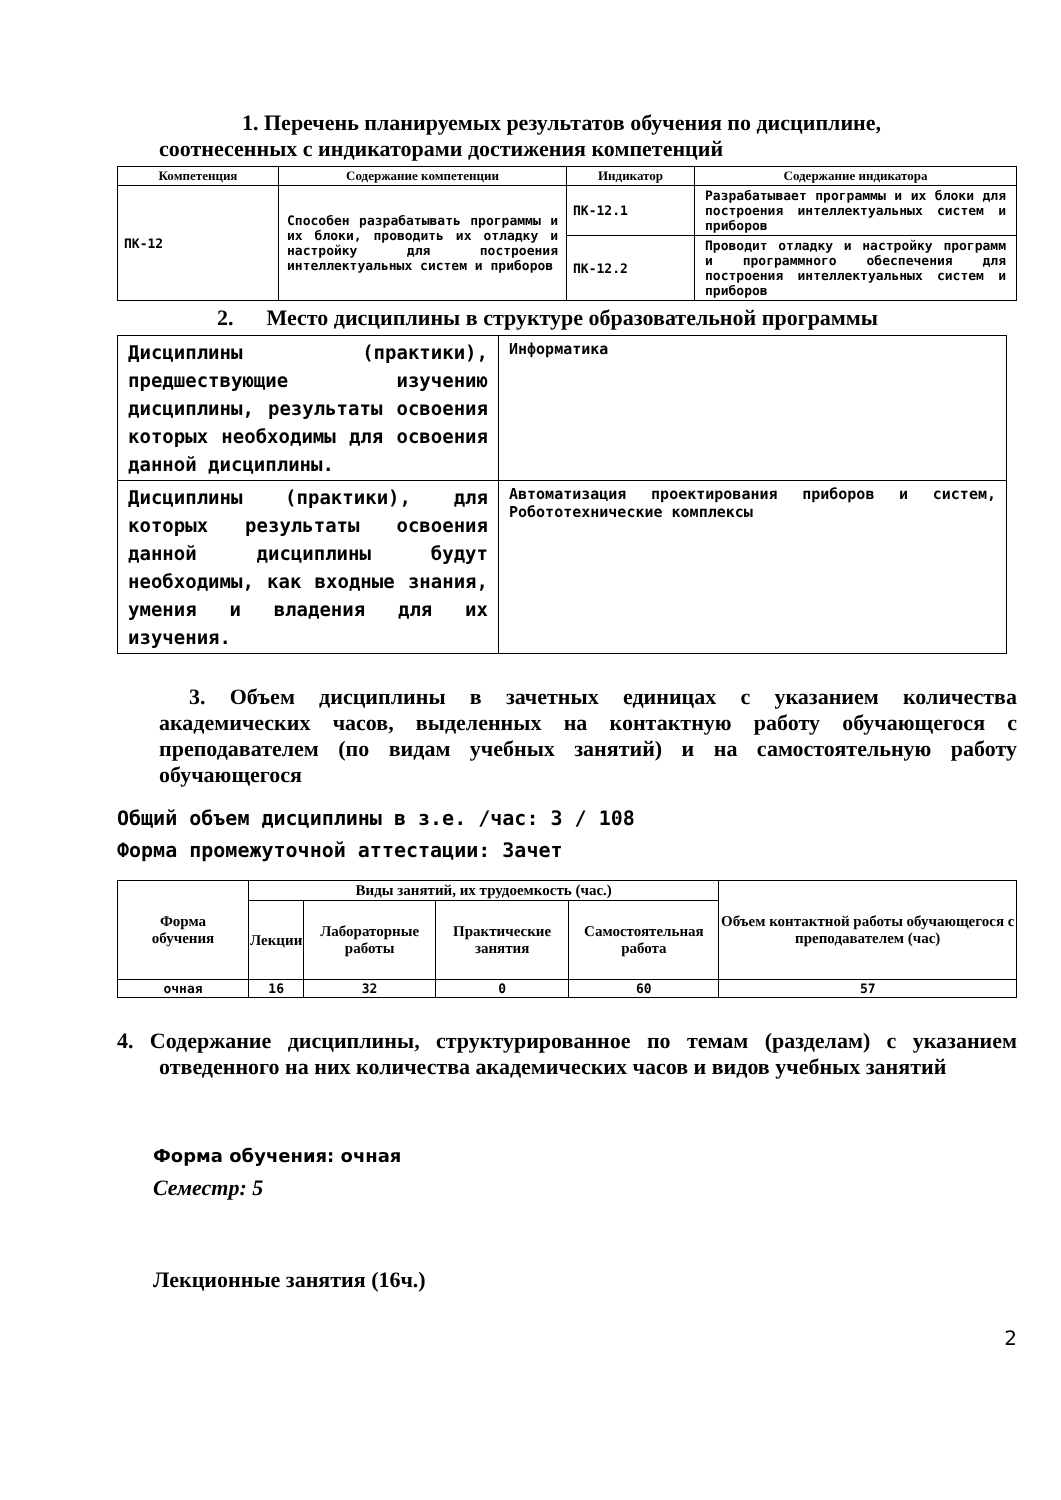1. Перечень планируемых результатов обучения по дисциплине,
соотнесенных с индикаторами достижения компетенций
| Компетенция | Содержание компетенции | Индикатор | Содержание индикатора |
| --- | --- | --- | --- |
| ПК-12 | Способен разрабатывать программы и их блоки, проводить их отладку и настройку для построения интеллектуальных систем и приборов | ПК-12.1 | Разрабатывает программы и их блоки для построения интеллектуальных систем и приборов |
| | | ПК-12.2 | Проводит отладку и настройку программ и программного обеспечения для построения интеллектуальных систем и приборов |
2. Место дисциплины в структуре образовательной программы
| Дисциплины (практики), предшествующие изучению дисциплины, результаты освоения которых необходимы для освоения данной дисциплины. | Информатика |
| Дисциплины (практики), для которых результаты освоения данной дисциплины будут необходимы, как входные знания, умения и владения для их изучения. | Автоматизация проектирования приборов и систем, Робототехнические комплексы |
3. Объем дисциплины в зачетных единицах с указанием количества академических часов, выделенных на контактную работу обучающегося с преподавателем (по видам учебных занятий) и на самостоятельную работу обучающегося
Общий объем дисциплины в з.е. /час: 3 / 108
Форма промежуточной аттестации: Зачет
| Форма обучения | Виды занятий, их трудоемкость (час.) | | | | Объем контактной работы обучающегося с преподавателем (час) |
| --- | --- | --- | --- | --- | --- |
| | Лекции | Лабораторные работы | Практические занятия | Самостоятельная работа | |
| очная | 16 | 32 | 0 | 60 | 57 |
4. Содержание дисциплины, структурированное по темам (разделам) с указанием отведенного на них количества академических часов и видов учебных занятий
Форма обучения: очная
Семестр: 5
Лекционные занятия (16ч.)
2